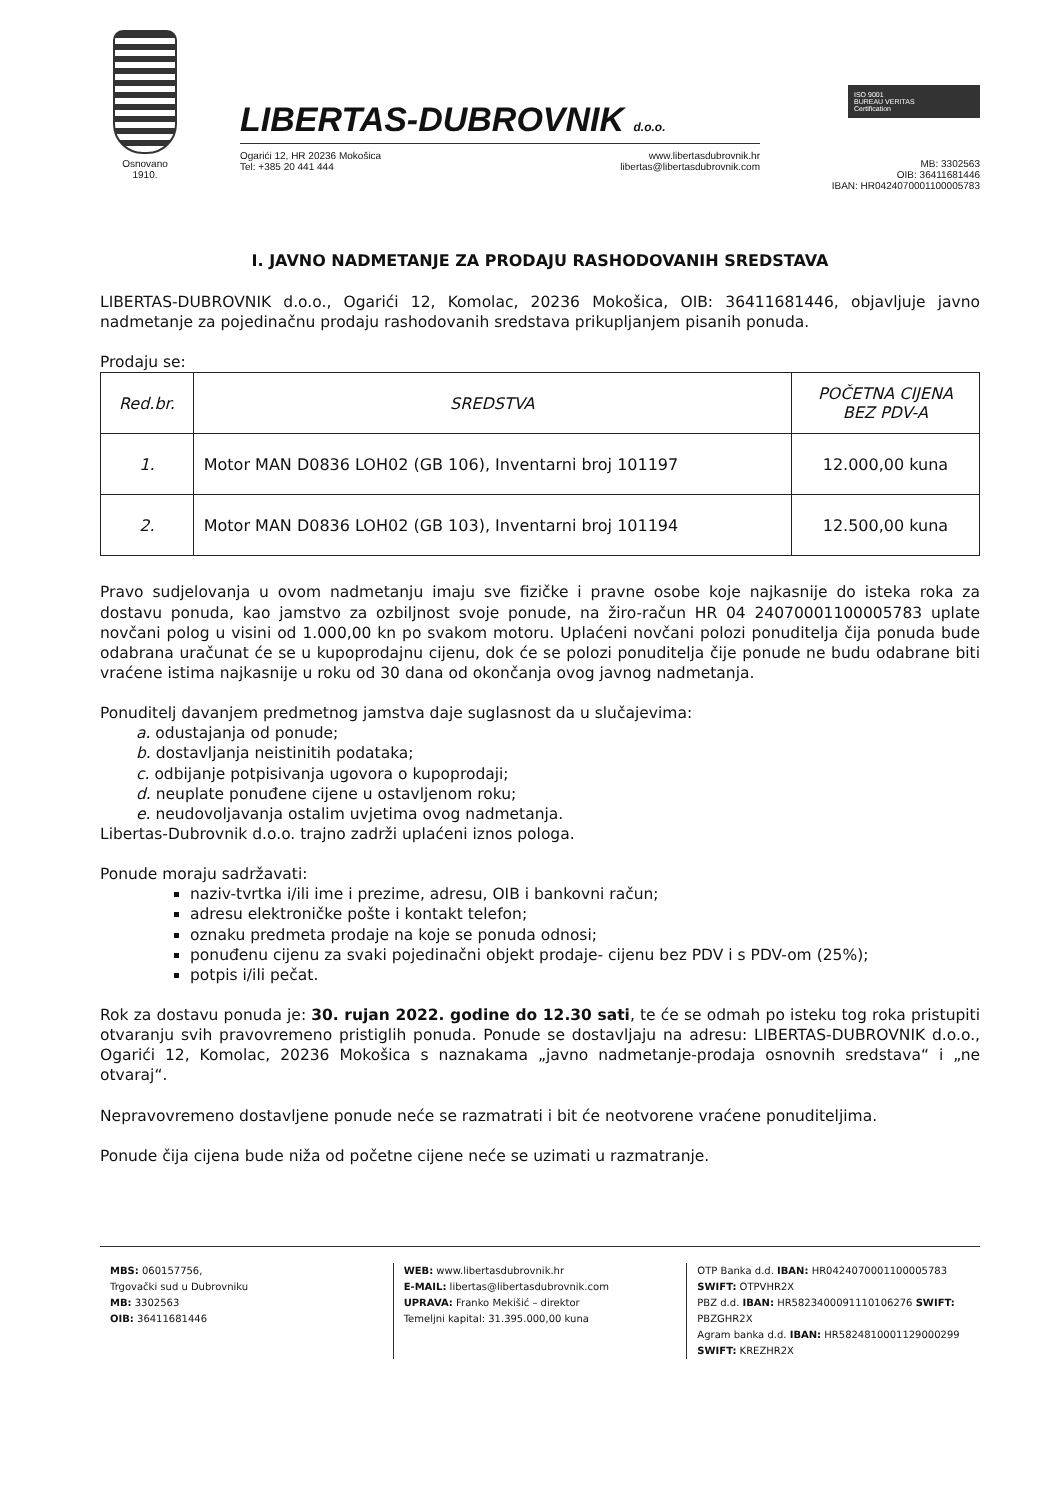Osnovano
1910.
LIBERTAS-DUBROVNIK d.o.o.
Ogarići 12, HR 20236 Mokošica
Tel: +385 20 441 444
www.libertasdubrovnik.hr
libertas@libertasdubrovnik.com
ISO 9001
BUREAU VERITAS
Certification
MB: 3302563
OIB: 36411681446
IBAN: HR0424070001100005783
I. JAVNO NADMETANJE ZA PRODAJU RASHODOVANIH SREDSTAVA
LIBERTAS-DUBROVNIK d.o.o., Ogarići 12, Komolac, 20236 Mokošica, OIB: 36411681446, objavljuje javno nadmetanje za pojedinačnu prodaju rashodovanih sredstava prikupljanjem pisanih ponuda.
Prodaju se:
| Red.br. | SREDSTVA | POČETNA CIJENA BEZ PDV-A |
| --- | --- | --- |
| 1. | Motor MAN D0836 LOH02 (GB 106), Inventarni broj 101197 | 12.000,00 kuna |
| 2. | Motor MAN D0836 LOH02 (GB 103), Inventarni broj 101194 | 12.500,00 kuna |
Pravo sudjelovanja u ovom nadmetanju imaju sve fizičke i pravne osobe koje najkasnije do isteka roka za dostavu ponuda, kao jamstvo za ozbiljnost svoje ponude, na žiro-račun HR 04 24070001100005783 uplate novčani polog u visini od 1.000,00 kn po svakom motoru. Uplaćeni novčani polozi ponuditelja čija ponuda bude odabrana uračunat će se u kupoprodajnu cijenu, dok će se polozi ponuditelja čije ponude ne budu odabrane biti vraćene istima najkasnije u roku od 30 dana od okončanja ovog javnog nadmetanja.
Ponuditelj davanjem predmetnog jamstva daje suglasnost da u slučajevima:
a. odustajanja od ponude;
b. dostavljanja neistinitih podataka;
c. odbijanje potpisivanja ugovora o kupoprodaji;
d. neuplate ponuđene cijene u ostavljenom roku;
e. neudovoljavanja ostalim uvjetima ovog nadmetanja.
Libertas-Dubrovnik d.o.o. trajno zadrži uplaćeni iznos pologa.
Ponude moraju sadržavati:
naziv-tvrtka i/ili ime i prezime, adresu, OIB i bankovni račun;
adresu elektroničke pošte i kontakt telefon;
oznaku predmeta prodaje na koje se ponuda odnosi;
ponuđenu cijenu za svaki pojedinačni objekt prodaje- cijenu bez PDV i s PDV-om (25%);
potpis i/ili pečat.
Rok za dostavu ponuda je: 30. rujan 2022. godine do 12.30 sati, te će se odmah po isteku tog roka pristupiti otvaranju svih pravovremeno pristiglih ponuda. Ponude se dostavljaju na adresu: LIBERTAS-DUBROVNIK d.o.o., Ogarići 12, Komolac, 20236 Mokošica s naznakama „javno nadmetanje-prodaja osnovnih sredstava“ i „ne otvaraj“.
Nepravovremeno dostavljene ponude neće se razmatrati i bit će neotvorene vraćene ponuditeljima.
Ponude čija cijena bude niža od početne cijene neće se uzimati u razmatranje.
MBS: 060157756,
Trgovački sud u Dubrovniku
MB: 3302563
OIB: 36411681446
WEB: www.libertasdubrovnik.hr
E-MAIL: libertas@libertasdubrovnik.com
UPRAVA: Franko Mekišić – direktor
Temeljni kapital: 31.395.000,00 kuna
OTP Banka d.d. IBAN: HR0424070001100005783 SWIFT: OTPVHR2X
PBZ d.d. IBAN: HR5823400091110106276 SWIFT: PBZGHR2X
Agram banka d.d. IBAN: HR5824810001129000299 SWIFT: KREZHR2X